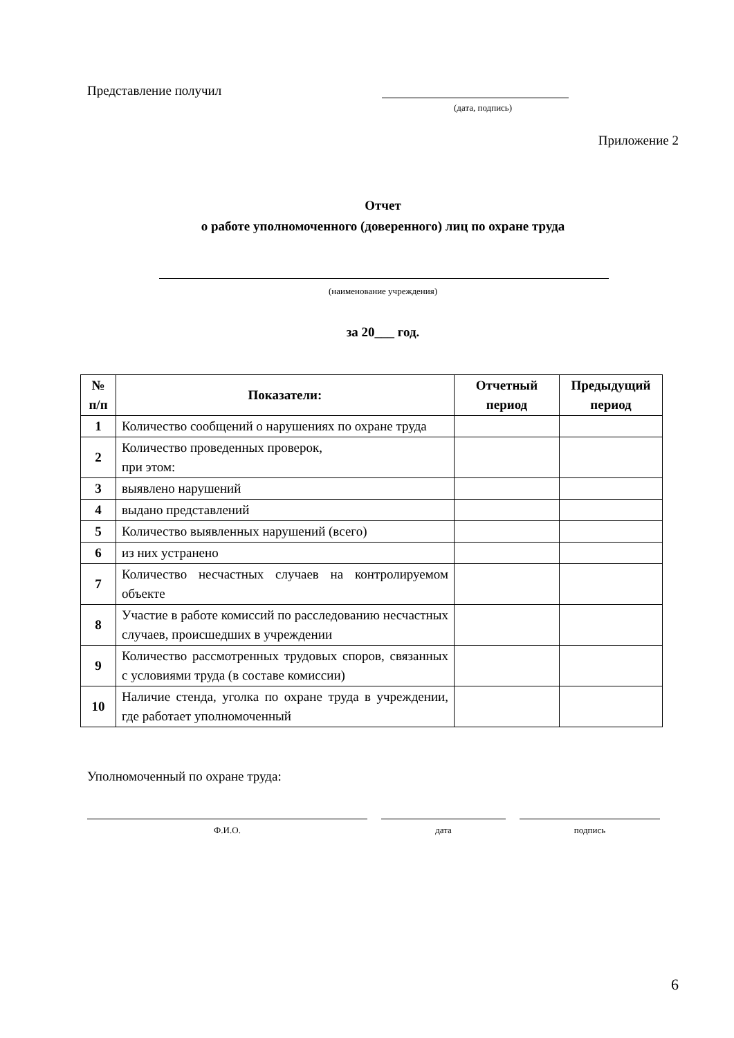Представление получил
(дата, подпись)
Приложение 2
Отчет
о работе уполномоченного (доверенного) лиц по охране труда
(наименование учреждения)
за 20___ год.
| № п/п | Показатели: | Отчетный период | Предыдущий период |
| --- | --- | --- | --- |
| 1 | Количество сообщений о нарушениях по охране труда | | |
| 2 | Количество проведенных проверок, при этом: | | |
| 3 | выявлено нарушений | | |
| 4 | выдано представлений | | |
| 5 | Количество выявленных нарушений (всего) | | |
| 6 | из них устранено | | |
| 7 | Количество несчастных случаев на контролируемом объекте | | |
| 8 | Участие в работе комиссий по расследованию несчастных случаев, происшедших в учреждении | | |
| 9 | Количество рассмотренных трудовых споров, связанных с условиями труда (в составе комиссии) | | |
| 10 | Наличие стенда, уголка по охране труда в учреждении, где работает уполномоченный | | |
Уполномоченный по охране труда:
Ф.И.О. дата подпись
6